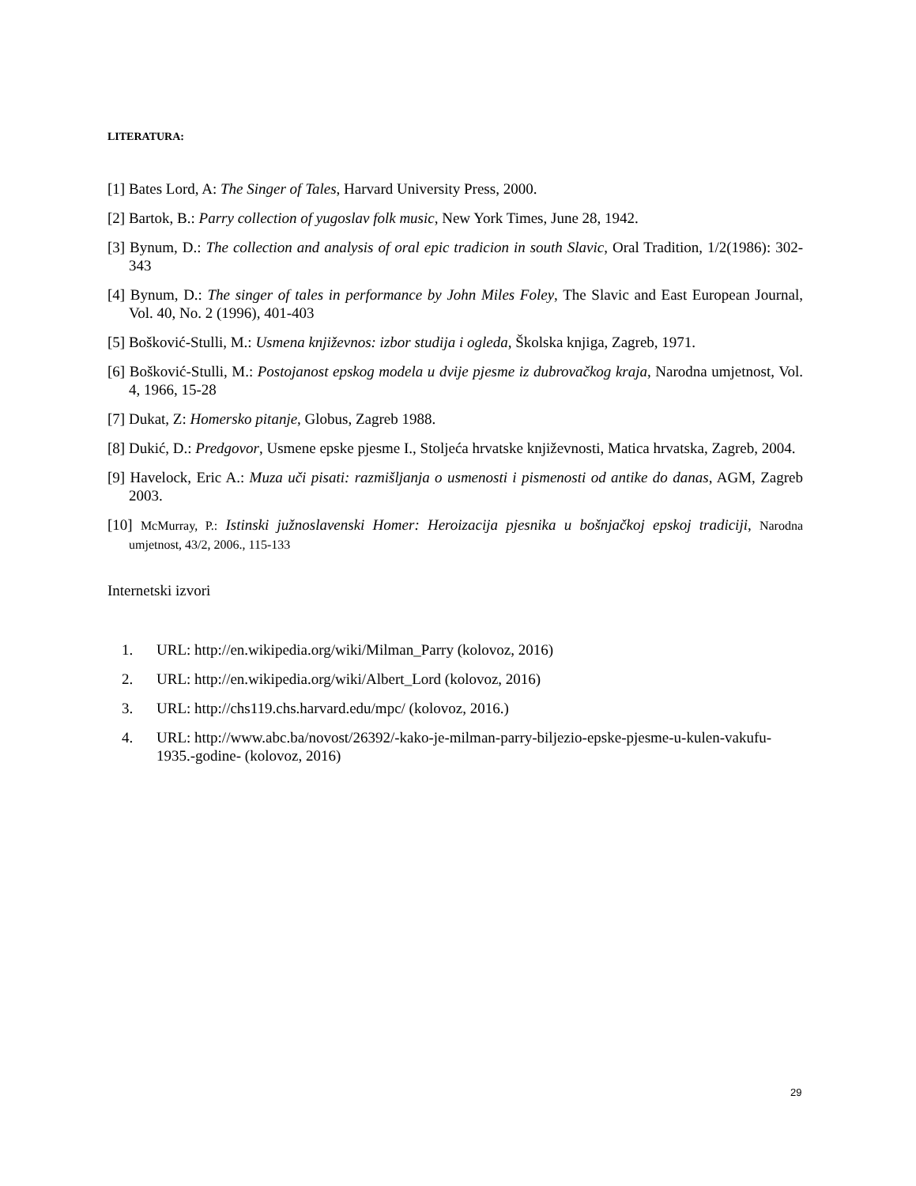LITERATURA:
[1] Bates Lord, A: The Singer of Tales, Harvard University Press, 2000.
[2] Bartok, B.: Parry collection of yugoslav folk music, New York Times, June 28, 1942.
[3] Bynum, D.: The collection and analysis of oral epic tradicion in south Slavic, Oral Tradition, 1/2(1986): 302-343
[4] Bynum, D.: The singer of tales in performance by John Miles Foley, The Slavic and East European Journal, Vol. 40, No. 2 (1996), 401-403
[5] Bošković-Stulli, M.: Usmena književnos: izbor studija i ogleda, Školska knjiga, Zagreb, 1971.
[6] Bošković-Stulli, M.: Postojanost epskog modela u dvije pjesme iz dubrovačkog kraja, Narodna umjetnost, Vol. 4, 1966, 15-28
[7] Dukat, Z: Homersko pitanje, Globus, Zagreb 1988.
[8] Dukić, D.: Predgovor, Usmene epske pjesme I., Stoljeća hrvatske književnosti, Matica hrvatska, Zagreb, 2004.
[9] Havelock, Eric A.: Muza uči pisati: razmišljanja o usmenosti i pismenosti od antike do danas, AGM, Zagreb 2003.
[10] McMurray, P.: Istinski južnoslavenski Homer: Heroizacija pjesnika u bošnjačkoj epskoj tradiciji, Narodna umjetnost, 43/2, 2006., 115-133
Internetski izvori
1. URL: http://en.wikipedia.org/wiki/Milman_Parry (kolovoz, 2016)
2. URL: http://en.wikipedia.org/wiki/Albert_Lord (kolovoz, 2016)
3. URL: http://chs119.chs.harvard.edu/mpc/ (kolovoz, 2016.)
4. URL: http://www.abc.ba/novost/26392/-kako-je-milman-parry-biljezio-epske-pjesme-u-kulen-vakufu-1935.-godine- (kolovoz, 2016)
29